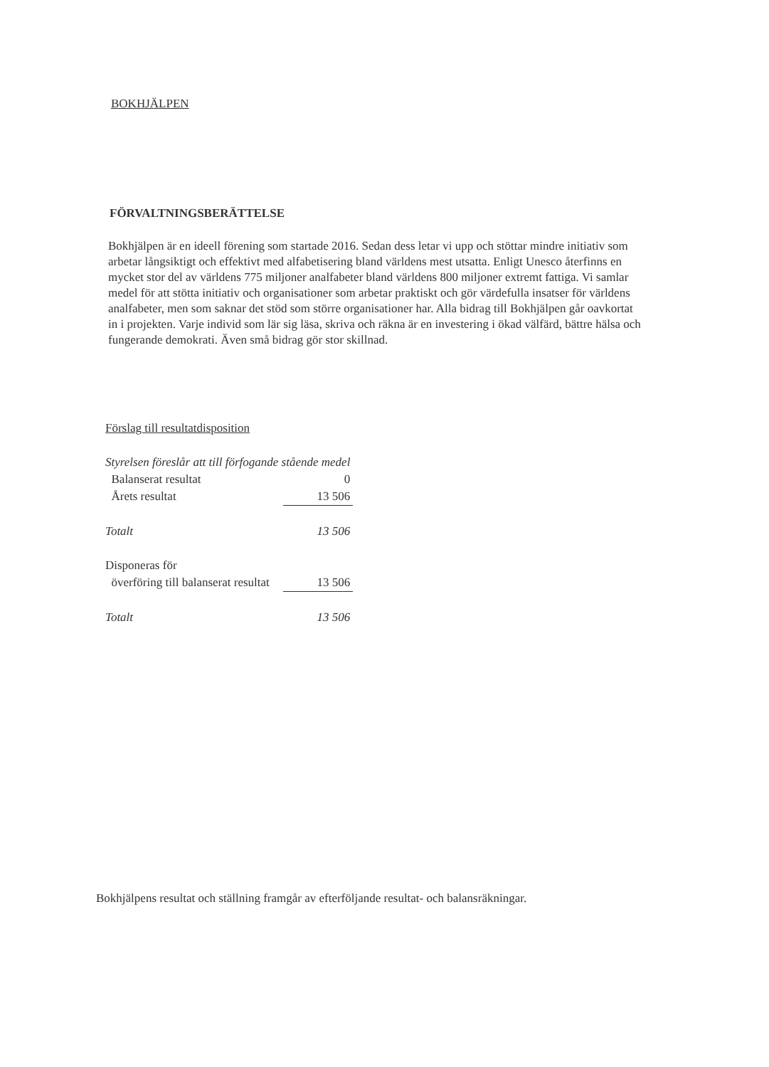BOKHJÄLPEN
FÖRVALTNINGSBERÄTTELSE
Bokhjälpen är en ideell förening som startade 2016. Sedan dess letar vi upp och stöttar mindre initiativ som arbetar långsiktigt och effektivt med alfabetisering bland världens mest utsatta. Enligt Unesco återfinns en mycket stor del av världens 775 miljoner analfabeter bland världens 800 miljoner extremt fattiga. Vi samlar medel för att stötta initiativ och organisationer som arbetar praktiskt och gör värdefulla insatser för världens analfabeter, men som saknar det stöd som större organisationer har. Alla bidrag till Bokhjälpen går oavkortat in i projekten. Varje individ som lär sig läsa, skriva och räkna är en investering i ökad välfärd, bättre hälsa och fungerande demokrati. Även små bidrag gör stor skillnad.
Förslag till resultatdisposition
| Styrelsen föreslår att till förfogande stående medel | |
| Balanserat resultat | 0 |
| Årets resultat | 13 506 |
| Totalt | 13 506 |
| Disponeras för | |
| överföring till balanserat resultat | 13 506 |
| Totalt | 13 506 |
Bokhjälpens resultat och ställning framgår av efterföljande resultat- och balansräkningar.